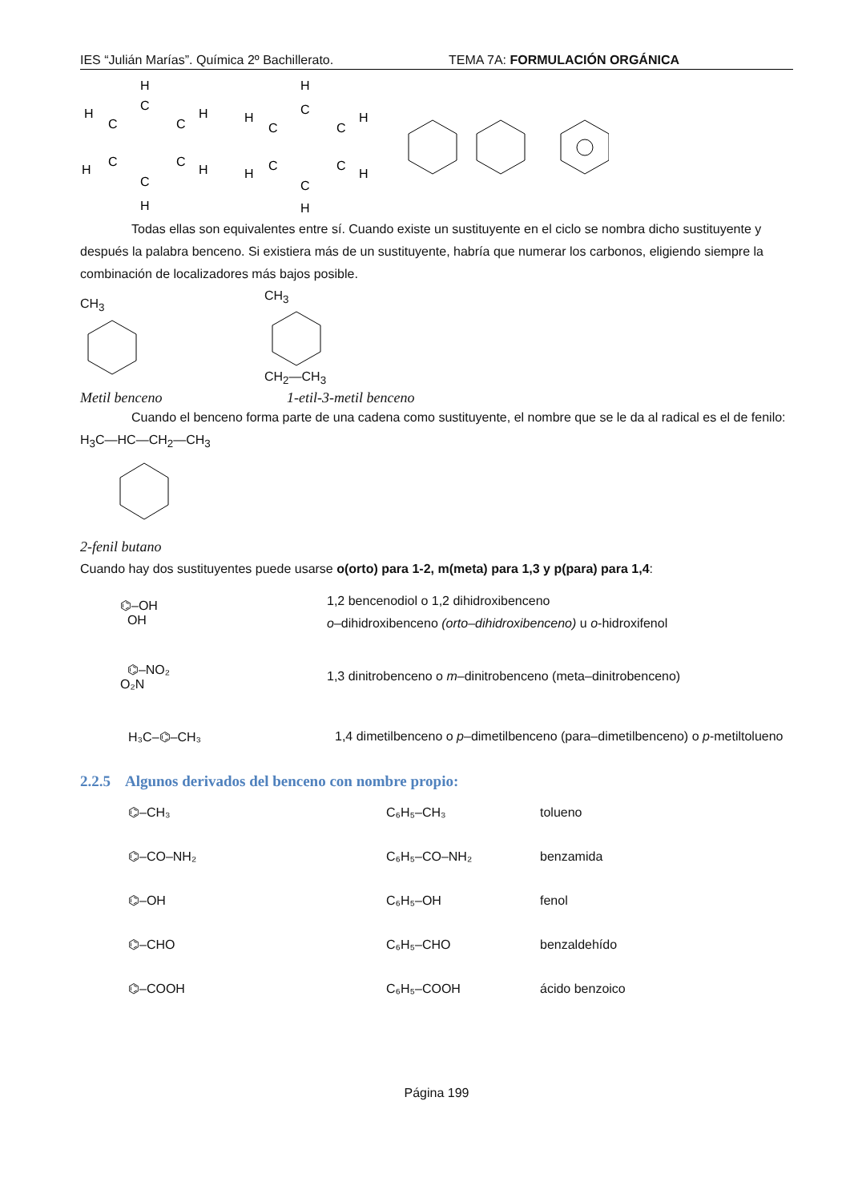IES “Julián Marías”. Química 2º Bachillerato. TEMA 7A: FORMULACIÓN ORGÁNICA
H
C
C
C
C
C
C
H
H
H
H
H
H
C
C
C
C
C
C
H
H
H
H
H
Todas ellas son equivalentes entre sí. Cuando existe un sustituyente en el ciclo se nombra dicho sustituyente y después la palabra benceno. Si existiera más de un sustituyente, habría que numerar los carbonos, eligiendo siempre la combinación de localizadores más bajos posible.
CH<sub>3</sub> CH<sub>3</sub>CH<sub>2</sub>—CH<sub>3</sub>
Metil benceno 1-etil-3-metil benceno
Cuando el benceno forma parte de una cadena como sustituyente, el nombre que se le da al radical es el de fenilo:
H<sub>3</sub>C—HC—CH<sub>2</sub>—CH<sub>3</sub>
2-fenil butano
Cuando hay dos sustituyentes puede usarse o(orto) para 1-2, m(meta) para 1,3 y p(para) para 1,4:
⌬–OH
OH
1,2 bencenodiol o 1,2 dihidroxibenceno
o–dihidroxibenceno (orto–dihidroxibenceno) u o-hidroxifenol
⌬–NO₂
O₂N
1,3 dinitrobenceno o m–dinitrobenceno (meta–dinitrobenceno)
H₃C–⌬–CH₃
1,4 dimetilbenceno o p–dimetilbenceno (para–dimetilbenceno) o p-metiltolueno
2.2.5 Algunos derivados del benceno con nombre propio:
⌬–CH₃ C₆H₅–CH₃ tolueno
⌬–CO–NH₂ C₆H₅–CO–NH₂ benzamida
⌬–OH C₆H₅–OH fenol
⌬–CHO C₆H₅–CHO benzaldehído
⌬–COOH C₆H₅–COOH ácido benzoico
Página 199